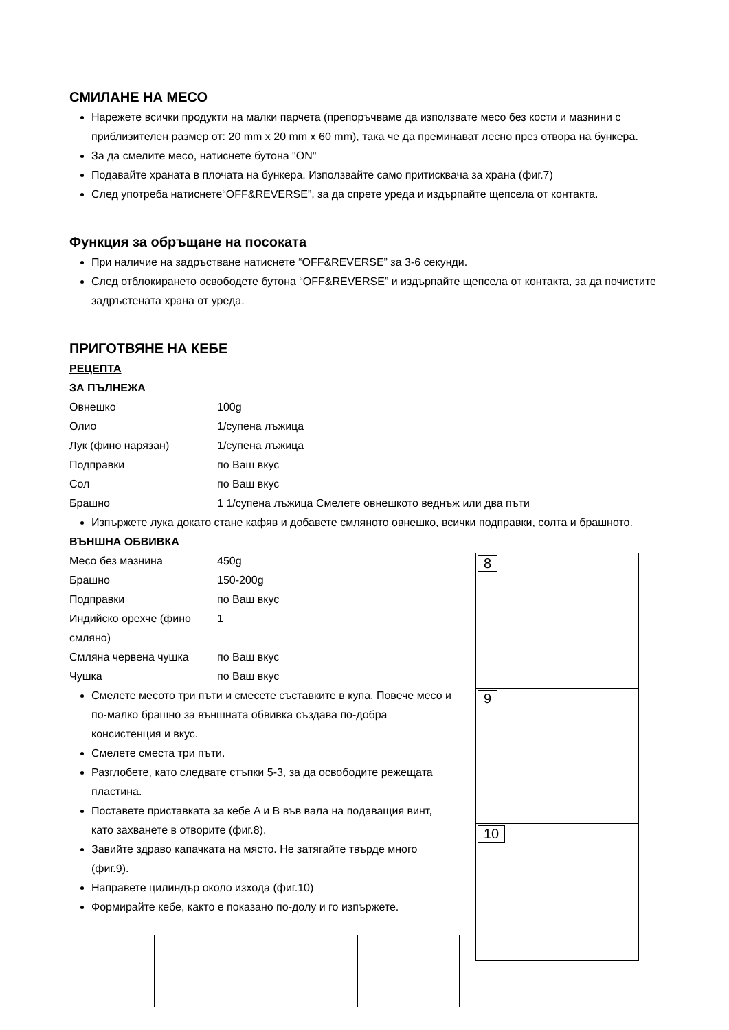СМИЛАНЕ НА МЕСО
Нарежете всички продукти на малки парчета (препоръчваме да използвате месо без кости и мазнини с приблизителен размер от: 20 mm x 20 mm x 60 mm), така че да преминават лесно през отвора на бункера.
За да смелите месо, натиснете бутона "ON"
Подавайте храната в плочата на бункера. Използвайте само притисквача за храна (фиг.7)
След употреба натиснете“OFF&REVERSE”, за да спрете уреда и издърпайте щепсела от контакта.
Функция за обръщане на посоката
При наличие на задръстване натиснете “OFF&REVERSE” за 3-6 секунди.
След отблокирането освободете бутона “OFF&REVERSE” и издърпайте щепсела от контакта, за да почистите задръстената храна от уреда.
ПРИГОТВЯНЕ НА КЕБЕ
РЕЦЕПТА
ЗА ПЪЛНЕЖА
Овнешко 100g
Олио 1/супена лъжица
Лук (фино нарязан) 1/супена лъжица
Подправки по Ваш вкус
Сол по Ваш вкус
Брашно 1 1/супена лъжица Смелете овнешкото веднъж или два пъти
Изпържете лука докато стане кафяв и добавете смляното овнешко, всички подправки, солта и брашното.
ВЪНШНА ОБВИВКА
Месо без мазнина 450g
Брашно 150-200g
Подправки по Ваш вкус
Индийско орехче (фино смляно) 1
Смляна червена чушка по Ваш вкус
Чушка по Ваш вкус
Смелете месото три пъти и смесете съставките в купа. Повече месо и по-малко брашно за външната обвивка създава по-добра консистенция и вкус.
Смелете сместа три пъти.
Разглобете, като следвате стъпки 5-3, за да освободите режещата пластина.
Поставете приставката за кебе A и B във вала на подаващия винт, като захванете в отворите (фиг.8).
Завийте здраво капачката на място. Не затягайте твърде много (фиг.9).
Направете цилиндър около изхода (фиг.10)
Формирайте кебе, както е показано по-долу и го изпържете.
8
9
10